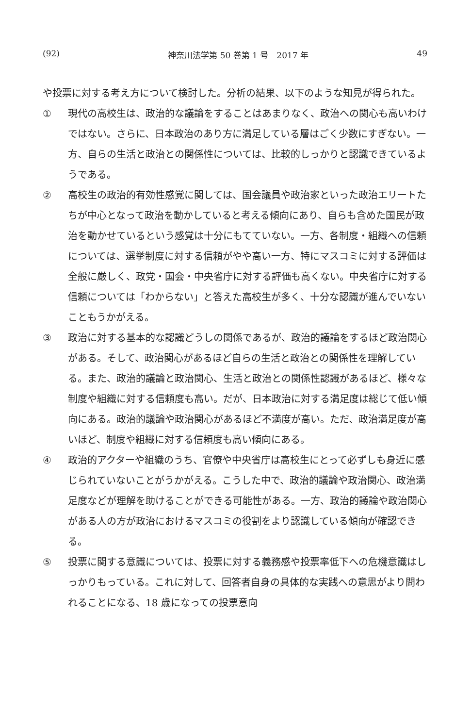(92) 神奈川法学第 50 巻第 1 号　2017 年 49
や投票に対する考え方について検討した。分析の結果、以下のような知見が得られた。
① 現代の高校生は、政治的な議論をすることはあまりなく、政治への関心も高いわけではない。さらに、日本政治のあり方に満足している層はごく少数にすぎない。一方、自らの生活と政治との関係性については、比較的しっかりと認識できているようである。
② 高校生の政治的有効性感覚に関しては、国会議員や政治家といった政治エリートたちが中心となって政治を動かしていると考える傾向にあり、自らも含めた国民が政治を動かせているという感覚は十分にもてていない。一方、各制度・組織への信頼については、選挙制度に対する信頼がやや高い一方、特にマスコミに対する評価は全般に厳しく、政党・国会・中央省庁に対する評価も高くない。中央省庁に対する信頼については「わからない」と答えた高校生が多く、十分な認識が進んでいないこともうかがえる。
③ 政治に対する基本的な認識どうしの関係であるが、政治的議論をするほど政治関心がある。そして、政治関心があるほど自らの生活と政治との関係性を理解している。また、政治的議論と政治関心、生活と政治との関係性認識があるほど、様々な制度や組織に対する信頼度も高い。だが、日本政治に対する満足度は総じて低い傾向にある。政治的議論や政治関心があるほど不満度が高い。ただ、政治満足度が高いほど、制度や組織に対する信頼度も高い傾向にある。
④ 政治的アクターや組織のうち、官僚や中央省庁は高校生にとって必ずしも身近に感じられていないことがうかがえる。こうした中で、政治的議論や政治関心、政治満足度などが理解を助けることができる可能性がある。一方、政治的議論や政治関心がある人の方が政治におけるマスコミの役割をより認識している傾向が確認できる。
⑤ 投票に関する意識については、投票に対する義務感や投票率低下への危機意識はしっかりもっている。これに対して、回答者自身の具体的な実践への意思がより問われることになる、18 歳になっての投票意向